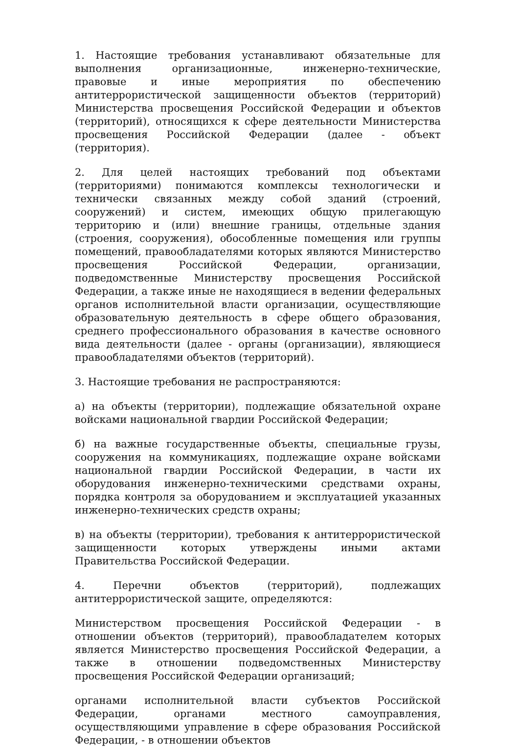1. Настоящие требования устанавливают обязательные для выполнения организационные, инженерно-технические, правовые и иные мероприятия по обеспечению антитеррористической защищенности объектов (территорий) Министерства просвещения Российской Федерации и объектов (территорий), относящихся к сфере деятельности Министерства просвещения Российской Федерации (далее - объект (территория).
2. Для целей настоящих требований под объектами (территориями) понимаются комплексы технологически и технически связанных между собой зданий (строений, сооружений) и систем, имеющих общую прилегающую территорию и (или) внешние границы, отдельные здания (строения, сооружения), обособленные помещения или группы помещений, правообладателями которых являются Министерство просвещения Российской Федерации, организации, подведомственные Министерству просвещения Российской Федерации, а также иные не находящиеся в ведении федеральных органов исполнительной власти организации, осуществляющие образовательную деятельность в сфере общего образования, среднего профессионального образования в качестве основного вида деятельности (далее - органы (организации), являющиеся правообладателями объектов (территорий).
3. Настоящие требования не распространяются:
а) на объекты (территории), подлежащие обязательной охране войсками национальной гвардии Российской Федерации;
б) на важные государственные объекты, специальные грузы, сооружения на коммуникациях, подлежащие охране войсками национальной гвардии Российской Федерации, в части их оборудования инженерно-техническими средствами охраны, порядка контроля за оборудованием и эксплуатацией указанных инженерно-технических средств охраны;
в) на объекты (территории), требования к антитеррористической защищенности которых утверждены иными актами Правительства Российской Федерации.
4. Перечни объектов (территорий), подлежащих антитеррористической защите, определяются:
Министерством просвещения Российской Федерации - в отношении объектов (территорий), правообладателем которых является Министерство просвещения Российской Федерации, а также в отношении подведомственных Министерству просвещения Российской Федерации организаций;
органами исполнительной власти субъектов Российской Федерации, органами местного самоуправления, осуществляющими управление в сфере образования Российской Федерации, - в отношении объектов